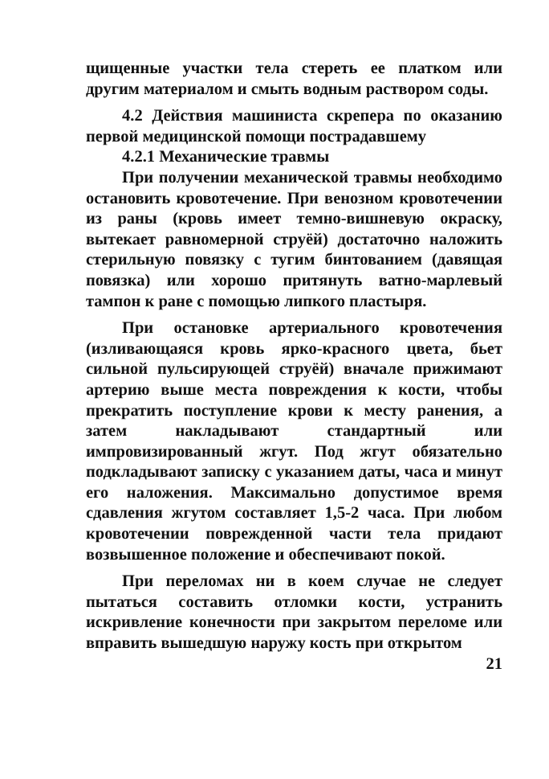щищенные участки тела стереть ее платком или другим материалом и смыть водным раствором соды.
4.2 Действия машиниста скрепера по оказанию первой медицинской помощи пострадавшему
4.2.1 Механические травмы
При получении механической травмы необходимо остановить кровотечение. При венозном кровотечении из раны (кровь имеет темно-вишневую окраску, вытекает равномерной струёй) достаточно наложить стерильную повязку с тугим бинтованием (давящая повязка) или хорошо притянуть ватно-марлевый тампон к ране с помощью липкого пластыря.
При остановке артериального кровотечения (изливающаяся кровь ярко-красного цвета, бьет сильной пульсирующей струёй) вначале прижимают артерию выше места повреждения к кости, чтобы прекратить поступление крови к месту ранения, а затем накладывают стандартный или импровизированный жгут. Под жгут обязательно подкладывают записку с указанием даты, часа и минут его наложения. Максимально допустимое время сдавления жгутом составляет 1,5-2 часа. При любом кровотечении поврежденной части тела придают возвышенное положение и обеспечивают покой.
При переломах ни в коем случае не следует пытаться составить отломки кости, устранить искривление конечности при закрытом переломе или вправить вышедшую наружу кость при открытом
21